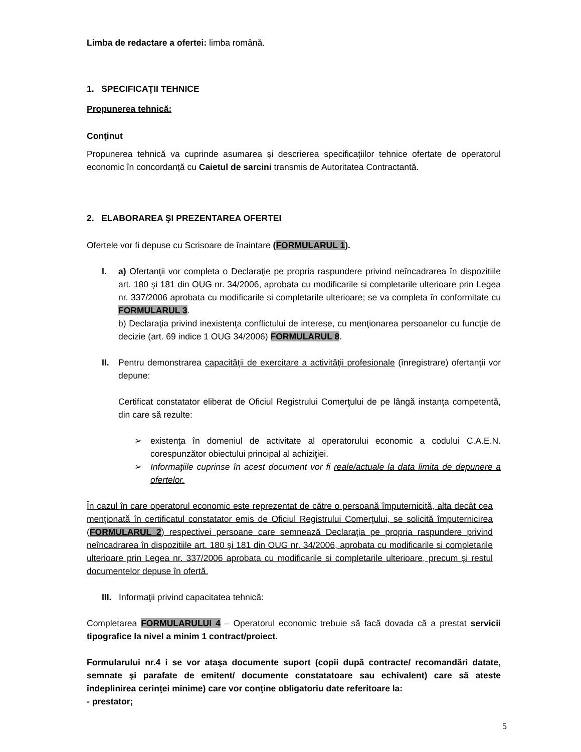Limba de redactare a ofertei: limba română.
1. SPECIFICAŢII TEHNICE
Propunerea tehnică:
Conţinut
Propunerea tehnică va cuprinde asumarea și descrierea specificațiilor tehnice ofertate de operatorul economic în concordanță cu Caietul de sarcini transmis de Autoritatea Contractantă.
2. ELABORAREA ŞI PREZENTAREA OFERTEI
Ofertele vor fi depuse cu Scrisoare de înaintare (FORMULARUL 1).
I. a) Ofertanţii vor completa o Declaraţie pe propria raspundere privind neîncadrarea în dispozitiile art. 180 şi 181 din OUG nr. 34/2006, aprobata cu modificarile si completarile ulterioare prin Legea nr. 337/2006 aprobata cu modificarile si completarile ulterioare; se va completa în conformitate cu FORMULARUL 3.
b) Declaraţia privind inexistenţa conflictului de interese, cu menţionarea persoanelor cu funcţie de decizie (art. 69 indice 1 OUG 34/2006) FORMULARUL 8.
II. Pentru demonstrarea capacităţii de exercitare a activităţii profesionale (înregistrare) ofertanţii vor depune:
Certificat constatator eliberat de Oficiul Registrului Comerţului de pe lângă instanţa competentă, din care să rezulte:
➢ existenţa în domeniul de activitate al operatorului economic a codului C.A.E.N. corespunzător obiectului principal al achiziţiei.
➢ Informaţiile cuprinse în acest document vor fi reale/actuale la data limita de depunere a ofertelor.
În cazul în care operatorul economic este reprezentat de către o persoană împuternicită, alta decât cea menţionată în certificatul constatator emis de Oficiul Registrului Comerţului, se solicită împuternicirea (FORMULARUL 2) respectivei persoane care semnează Declaraţia pe propria raspundere privind neîncadrarea în dispozitiile art. 180 şi 181 din OUG nr. 34/2006, aprobata cu modificarile si completarile ulterioare prin Legea nr. 337/2006 aprobata cu modificarile si completarile ulterioare, precum şi restul documentelor depuse în ofertă.
III. Informaţii privind capacitatea tehnică:
Completarea FORMULARULUI 4 – Operatorul economic trebuie să facă dovada că a prestat servicii tipografice la nivel a minim 1 contract/proiect.
Formularului nr.4 i se vor ataşa documente suport (copii după contracte/ recomandări datate, semnate şi parafate de emitent/ documente constatatoare sau echivalent) care să ateste îndeplinirea cerinţei minime) care vor conţine obligatoriu date referitoare la:
- prestator;
5